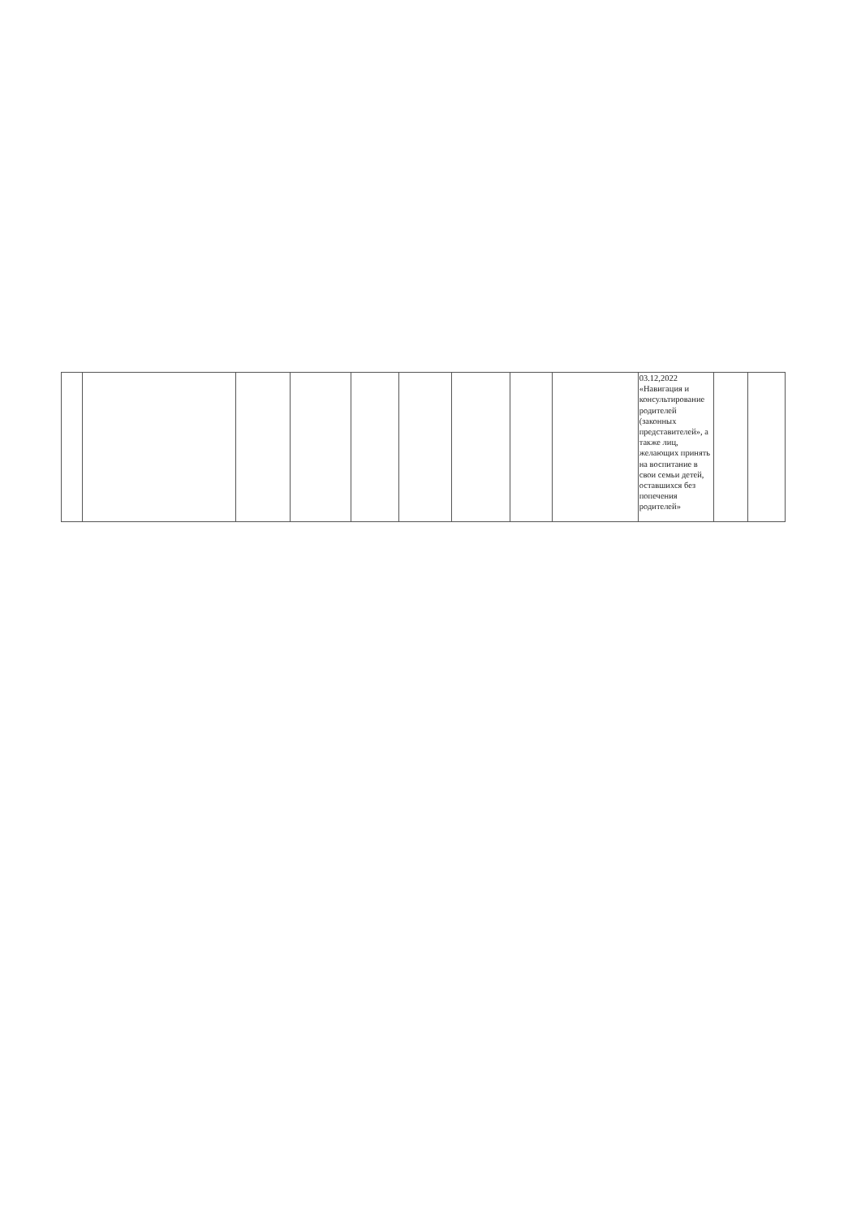| | | | | | | | | | 03.12,2022 «Навигация и консультирование родителей (законных представителей», а также лиц, желающих принять на воспитание в свои семьи детей, оставшихся без попечения родителей» | | |